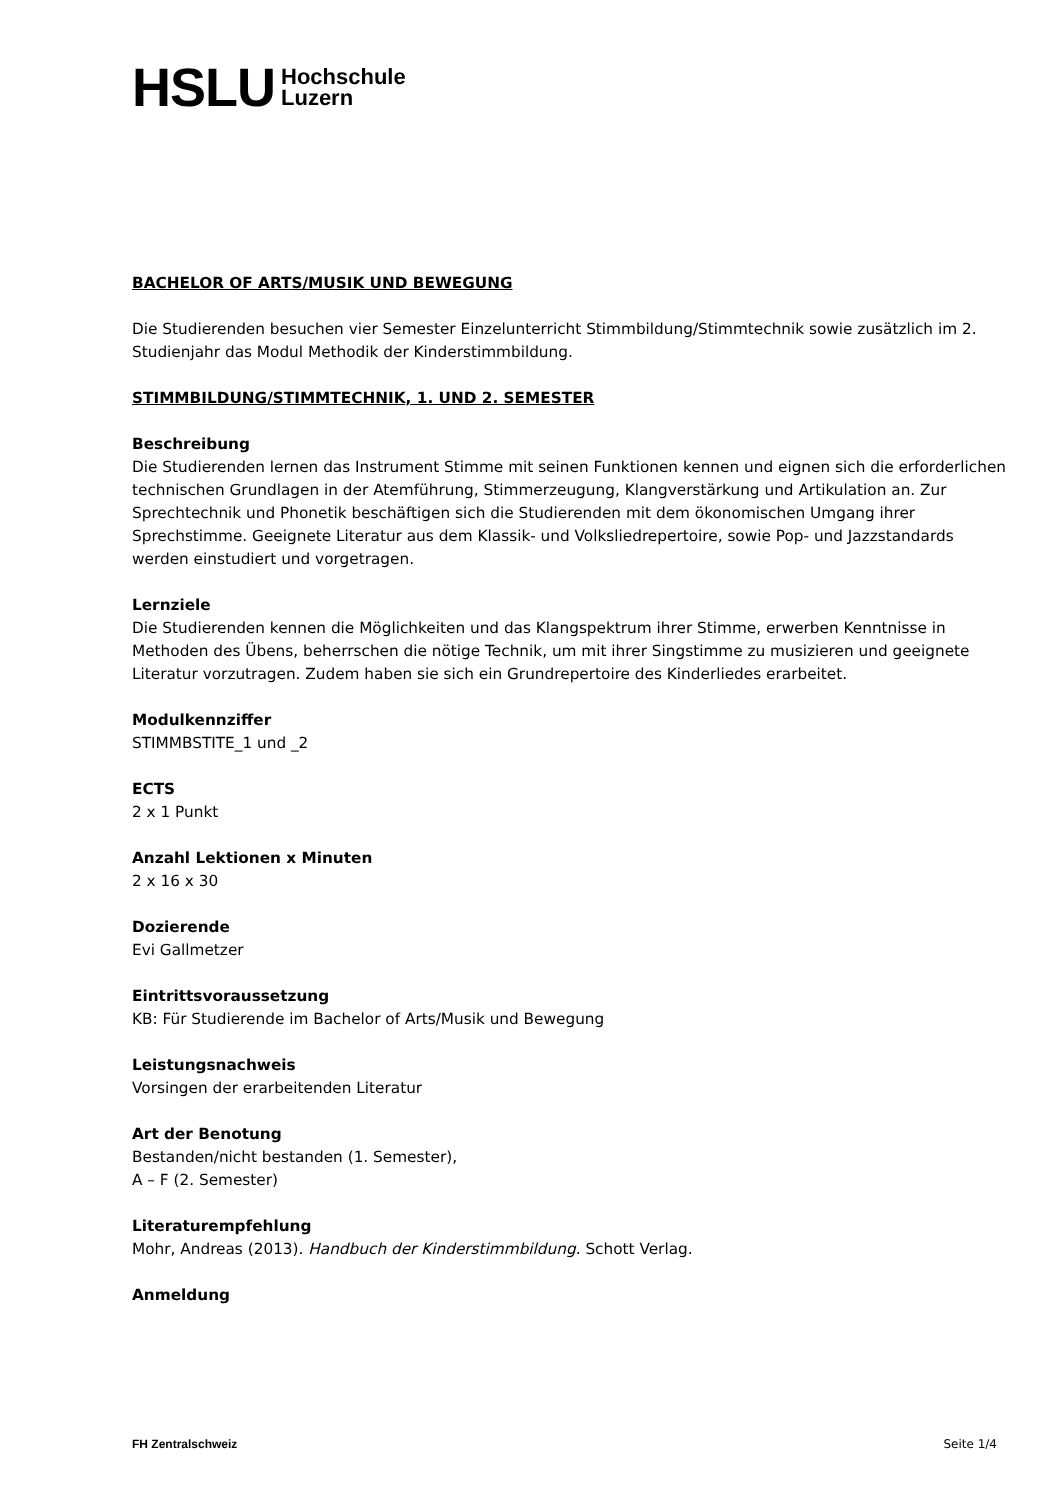HSLU Hochschule
Luzern
BACHELOR OF ARTS/MUSIK UND BEWEGUNG
Die Studierenden besuchen vier Semester Einzelunterricht Stimmbildung/Stimmtechnik sowie zusätzlich im 2. Studienjahr das Modul Methodik der Kinderstimmbildung.
STIMMBILDUNG/STIMMTECHNIK, 1. UND 2. SEMESTER
Beschreibung
Die Studierenden lernen das Instrument Stimme mit seinen Funktionen kennen und eignen sich die erforderlichen technischen Grundlagen in der Atemführung, Stimmerzeugung, Klangverstärkung und Artikulation an. Zur Sprechtechnik und Phonetik beschäftigen sich die Studierenden mit dem ökonomischen Umgang ihrer Sprechstimme. Geeignete Literatur aus dem Klassik- und Volksliedrepertoire, sowie Pop- und Jazzstandards werden einstudiert und vorgetragen.
Lernziele
Die Studierenden kennen die Möglichkeiten und das Klangspektrum ihrer Stimme, erwerben Kenntnisse in Methoden des Übens, beherrschen die nötige Technik, um mit ihrer Singstimme zu musizieren und geeignete Literatur vorzutragen. Zudem haben sie sich ein Grundrepertoire des Kinderliedes erarbeitet.
Modulkennziffer
STIMMBSTITE_1 und _2
ECTS
2 x 1 Punkt
Anzahl Lektionen x Minuten
2 x 16 x 30
Dozierende
Evi Gallmetzer
Eintrittsvoraussetzung
KB: Für Studierende im Bachelor of Arts/Musik und Bewegung
Leistungsnachweis
Vorsingen der erarbeitenden Literatur
Art der Benotung
Bestanden/nicht bestanden (1. Semester),
A – F (2. Semester)
Literaturempfehlung
Mohr, Andreas (2013). Handbuch der Kinderstimmbildung. Schott Verlag.
Anmeldung
FH Zentralschweiz Seite 1/4